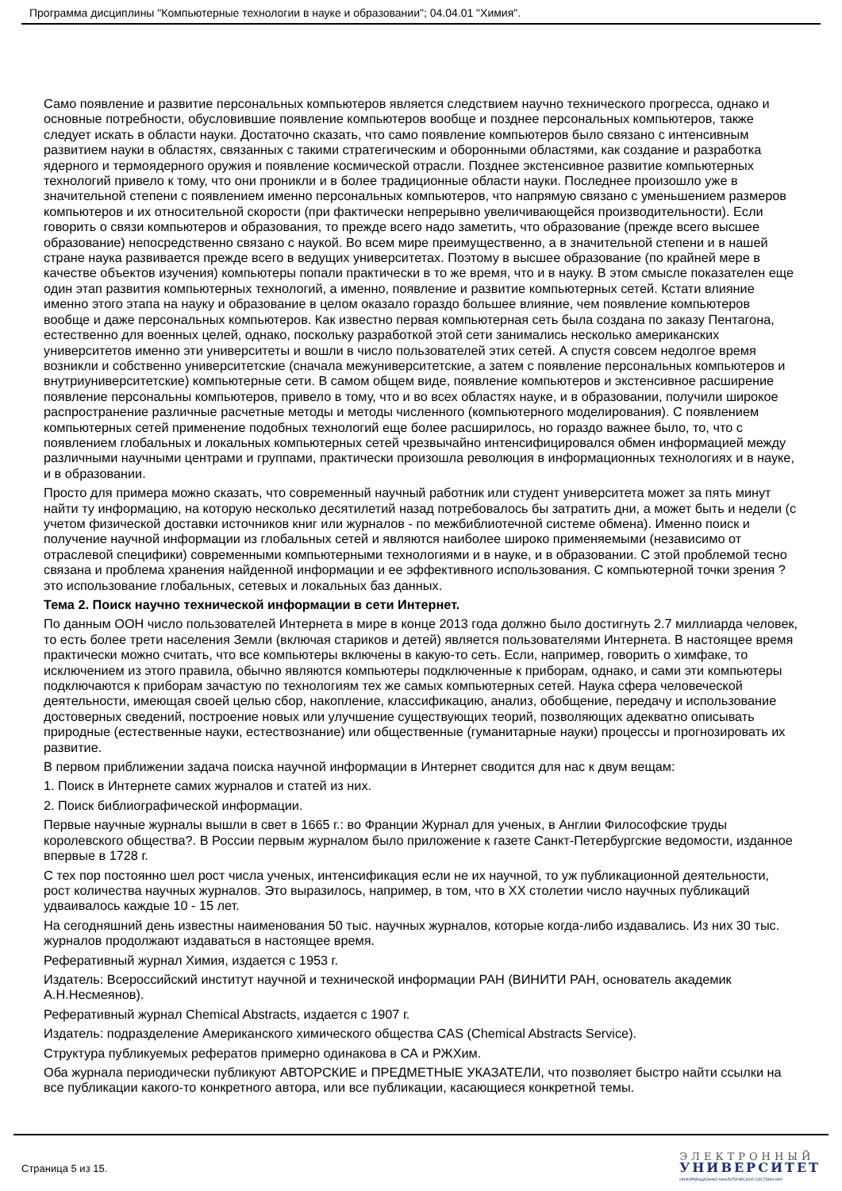Программа дисциплины "Компьютерные технологии в науке и образовании"; 04.04.01 "Химия".
Само появление и развитие персональных компьютеров является следствием научно технического прогресса, однако и основные потребности, обусловившие появление компьютеров вообще и позднее персональных компьютеров, также следует искать в области науки. Достаточно сказать, что само появление компьютеров было связано с интенсивным развитием науки в областях, связанных с такими стратегическим и оборонными областями, как создание и разработка ядерного и термоядерного оружия и появление космической отрасли. Позднее экстенсивное развитие компьютерных технологий привело к тому, что они проникли и в более традиционные области науки. Последнее произошло уже в значительной степени с появлением именно персональных компьютеров, что напрямую связано с уменьшением размеров компьютеров и их относительной скорости (при фактически непрерывно увеличивающейся производительности). Если говорить о связи компьютеров и образования, то прежде всего надо заметить, что образование (прежде всего высшее образование) непосредственно связано с наукой. Во всем мире преимущественно, а в значительной степени и в нашей стране наука развивается прежде всего в ведущих университетах. Поэтому в высшее образование (по крайней мере в качестве объектов изучения) компьютеры попали практически в то же время, что и в науку. В этом смысле показателен еще один этап развития компьютерных технологий, а именно, появление и развитие компьютерных сетей. Кстати влияние именно этого этапа на науку и образование в целом оказало гораздо большее влияние, чем появление компьютеров вообще и даже персональных компьютеров. Как известно первая компьютерная сеть была создана по заказу Пентагона, естественно для военных целей, однако, поскольку разработкой этой сети занимались несколько американских университетов именно эти университеты и вошли в число пользователей этих сетей. А спустя совсем недолгое время возникли и собственно университетские (сначала межуниверситетские, а затем с появление персональных компьютеров и внутриуниверситетские) компьютерные сети. В самом общем виде, появление компьютеров и экстенсивное расширение появление персональны компьютеров, привело в тому, что и во всех областях науке, и в образовании, получили широкое распространение различные расчетные методы и методы численного (компьютерного моделирования). С появлением компьютерных сетей применение подобных технологий еще более расширилось, но гораздо важнее было, то, что с появлением глобальных и локальных компьютерных сетей чрезвычайно интенсифицировался обмен информацией между различными научными центрами и группами, практически произошла революция в информационных технологиях и в науке, и в образовании.
Просто для примера можно сказать, что современный научный работник или студент университета может за пять минут найти ту информацию, на которую несколько десятилетий назад потребовалось бы затратить дни, а может быть и недели (с учетом физической доставки источников книг или журналов - по межбиблиотечной системе обмена). Именно поиск и получение научной информации из глобальных сетей и являются наиболее широко применяемыми (независимо от отраслевой специфики) современными компьютерными технологиями и в науке, и в образовании. С этой проблемой тесно связана и проблема хранения найденной информации и ее эффективного использования. С компьютерной точки зрения ? это использование глобальных, сетевых и локальных баз данных.
Тема 2. Поиск научно технической информации в сети Интернет.
По данным ООН число пользователей Интернета в мире в конце 2013 года должно было достигнуть 2.7 миллиарда человек, то есть более трети населения Земли (включая стариков и детей) является пользователями Интернета. В настоящее время практически можно считать, что все компьютеры включены в какую-то сеть. Если, например, говорить о химфаке, то исключением из этого правила, обычно являются компьютеры подключенные к приборам, однако, и сами эти компьютеры подключаются к приборам зачастую по технологиям тех же самых компьютерных сетей. Наука сфера человеческой деятельности, имеющая своей целью сбор, накопление, классификацию, анализ, обобщение, передачу и использование достоверных сведений, построение новых или улучшение существующих теорий, позволяющих адекватно описывать природные (естественные науки, естествознание) или общественные (гуманитарные науки) процессы и прогнозировать их развитие.
В первом приближении задача поиска научной информации в Интернет сводится для нас к двум вещам:
1. Поиск в Интернете самих журналов и статей из них.
2. Поиск библиографической информации.
Первые научные журналы вышли в свет в 1665 г.: во Франции Журнал для ученых, в Англии Философские труды королевского общества?. В России первым журналом было приложение к газете Санкт-Петербургские ведомости, изданное впервые в 1728 г.
С тех пор постоянно шел рост числа ученых, интенсификация если не их научной, то уж публикационной деятельности, рост количества научных журналов. Это выразилось, например, в том, что в XX столетии число научных публикаций удваивалось каждые 10 - 15 лет.
На сегодняшний день известны наименования 50 тыс. научных журналов, которые когда-либо издавались. Из них 30 тыс. журналов продолжают издаваться в настоящее время.
Реферативный журнал Химия, издается с 1953 г.
Издатель: Всероссийский институт научной и технической информации РАН (ВИНИТИ РАН, основатель академик А.Н.Несмеянов).
Реферативный журнал Chemical Abstracts, издается с 1907 г.
Издатель: подразделение Американского химического общества CAS (Chemical Abstracts Service).
Структура публикуемых рефератов примерно одинакова в СА и РЖХим.
Оба журнала периодически публикуют АВТОРСКИЕ и ПРЕДМЕТНЫЕ УКАЗАТЕЛИ, что позволяет быстро найти ссылки на все публикации какого-то конкретного автора, или все публикации, касающиеся конкретной темы.
Страница 5 из 15.
ЭЛЕКТРОННЫЙ
УНИВЕРСИТЕТ
ИНФОРМАЦИОННО АНАЛИТИЧЕСКАЯ СИСТЕМА КФУ